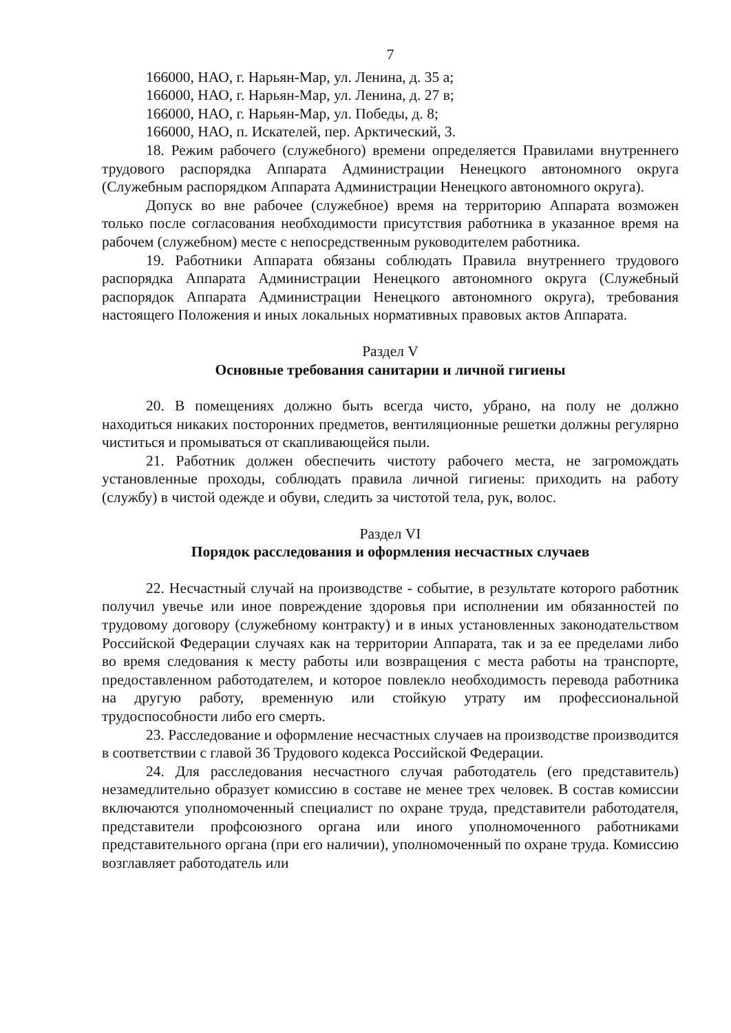7
166000, НАО, г. Нарьян-Мар, ул. Ленина, д. 35 а;
166000, НАО, г. Нарьян-Мар, ул. Ленина, д. 27 в;
166000, НАО, г. Нарьян-Мар, ул. Победы, д. 8;
166000, НАО, п. Искателей, пер. Арктический, 3.
18. Режим рабочего (служебного) времени определяется Правилами внутреннего трудового распорядка Аппарата Администрации Ненецкого автономного округа (Служебным распорядком Аппарата Администрации Ненецкого автономного округа).
Допуск во вне рабочее (служебное) время на территорию Аппарата возможен только после согласования необходимости присутствия работника в указанное время на рабочем (служебном) месте с непосредственным руководителем работника.
19. Работники Аппарата обязаны соблюдать Правила внутреннего трудового распорядка Аппарата Администрации Ненецкого автономного округа (Служебный распорядок Аппарата Администрации Ненецкого автономного округа), требования настоящего Положения и иных локальных нормативных правовых актов Аппарата.
Раздел V
Основные требования санитарии и личной гигиены
20. В помещениях должно быть всегда чисто, убрано, на полу не должно находиться никаких посторонних предметов, вентиляционные решетки должны регулярно чиститься и промываться от скапливающейся пыли.
21. Работник должен обеспечить чистоту рабочего места, не загромождать установленные проходы, соблюдать правила личной гигиены: приходить на работу (службу) в чистой одежде и обуви, следить за чистотой тела, рук, волос.
Раздел VI
Порядок расследования и оформления несчастных случаев
22. Несчастный случай на производстве - событие, в результате которого работник получил увечье или иное повреждение здоровья при исполнении им обязанностей по трудовому договору (служебному контракту) и в иных установленных законодательством Российской Федерации случаях как на территории Аппарата, так и за ее пределами либо во время следования к месту работы или возвращения с места работы на транспорте, предоставленном работодателем, и которое повлекло необходимость перевода работника на другую работу, временную или стойкую утрату им профессиональной трудоспособности либо его смерть.
23. Расследование и оформление несчастных случаев на производстве производится в соответствии с главой 36 Трудового кодекса Российской Федерации.
24. Для расследования несчастного случая работодатель (его представитель) незамедлительно образует комиссию в составе не менее трех человек. В состав комиссии включаются уполномоченный специалист по охране труда, представители работодателя, представители профсоюзного органа или иного уполномоченного работниками представительного органа (при его наличии), уполномоченный по охране труда. Комиссию возглавляет работодатель или